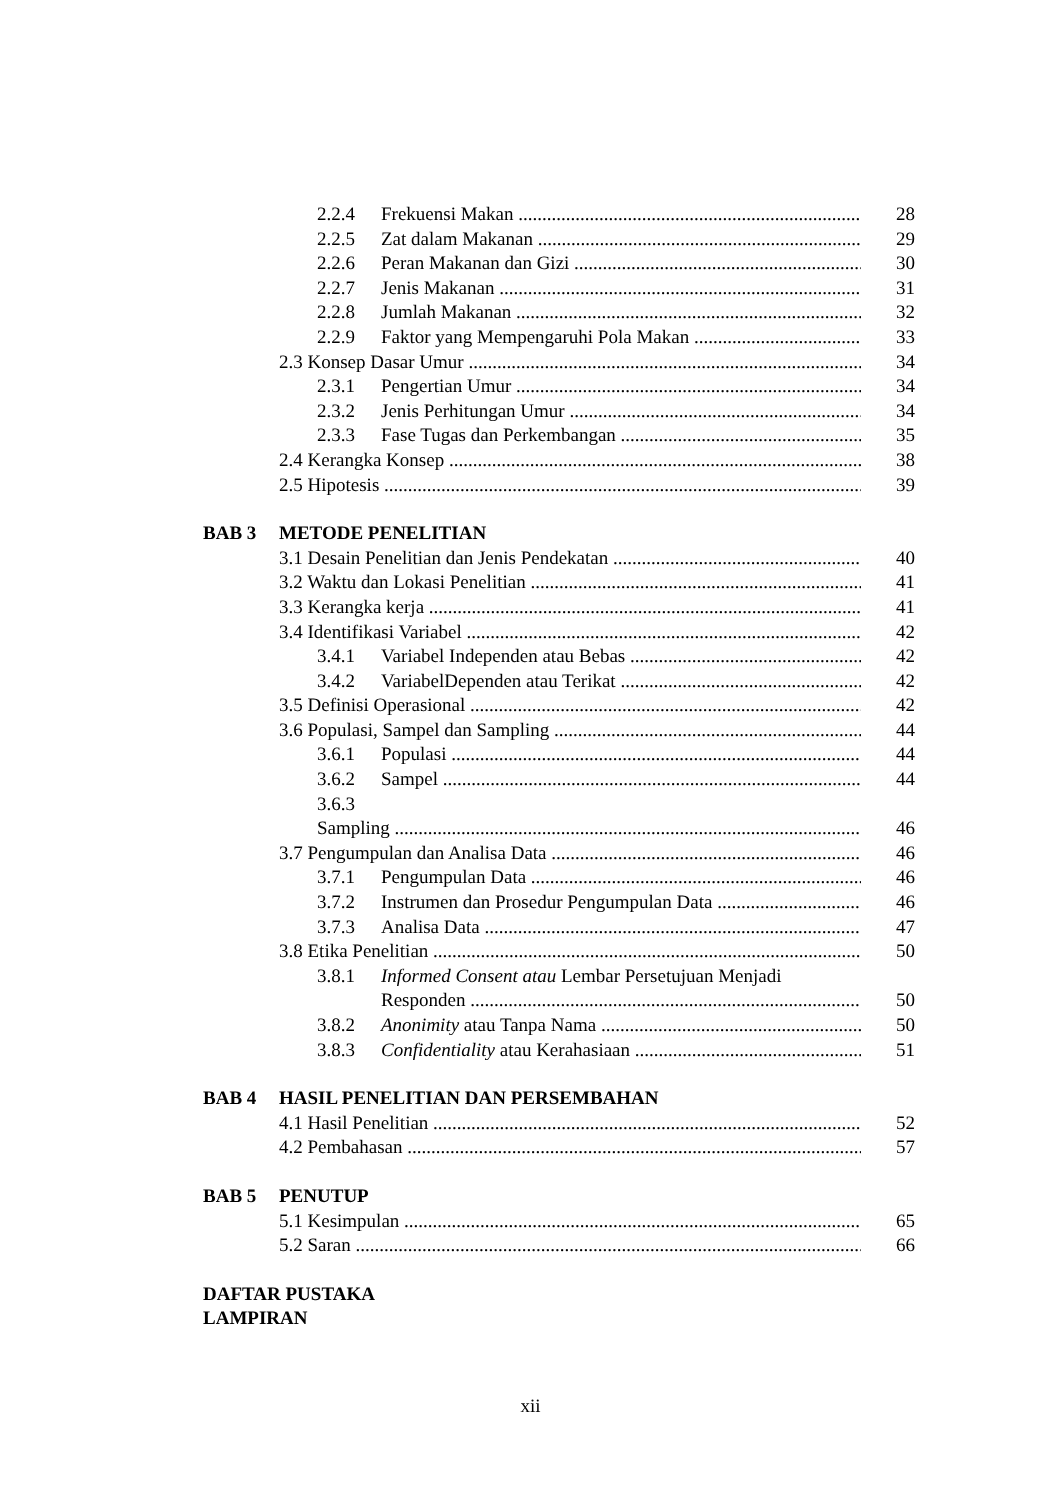2.2.4 Frekuensi Makan 28
2.2.5 Zat dalam Makanan 29
2.2.6 Peran Makanan dan Gizi 30
2.2.7 Jenis Makanan 31
2.2.8 Jumlah Makanan 32
2.2.9 Faktor yang Mempengaruhi Pola Makan 33
2.3 Konsep Dasar Umur 34
2.3.1 Pengertian Umur 34
2.3.2 Jenis Perhitungan Umur 34
2.3.3 Fase Tugas dan Perkembangan 35
2.4 Kerangka Konsep 38
2.5 Hipotesis 39
BAB 3 METODE PENELITIAN
3.1 Desain Penelitian dan Jenis Pendekatan 40
3.2 Waktu dan Lokasi Penelitian 41
3.3 Kerangka kerja 41
3.4 Identifikasi Variabel 42
3.4.1 Variabel Independen atau Bebas 42
3.4.2 VariabelDependen atau Terikat 42
3.5 Definisi Operasional 42
3.6 Populasi, Sampel dan Sampling 44
3.6.1 Populasi 44
3.6.2 Sampel 44
3.6.3
Sampling 46
3.7 Pengumpulan dan Analisa Data 46
3.7.1 Pengumpulan Data 46
3.7.2 Instrumen dan Prosedur Pengumpulan Data 46
3.7.3 Analisa Data 47
3.8 Etika Penelitian 50
3.8.1 Informed Consent atau Lembar Persetujuan Menjadi
Responden 50
3.8.2 Anonimity atau Tanpa Nama 50
3.8.3 Confidentiality atau Kerahasiaan 51
BAB 4 HASIL PENELITIAN DAN PERSEMBAHAN
4.1 Hasil Penelitian 52
4.2 Pembahasan 57
BAB 5 PENUTUP
5.1 Kesimpulan 65
5.2 Saran 66
DAFTAR PUSTAKA
LAMPIRAN
xii